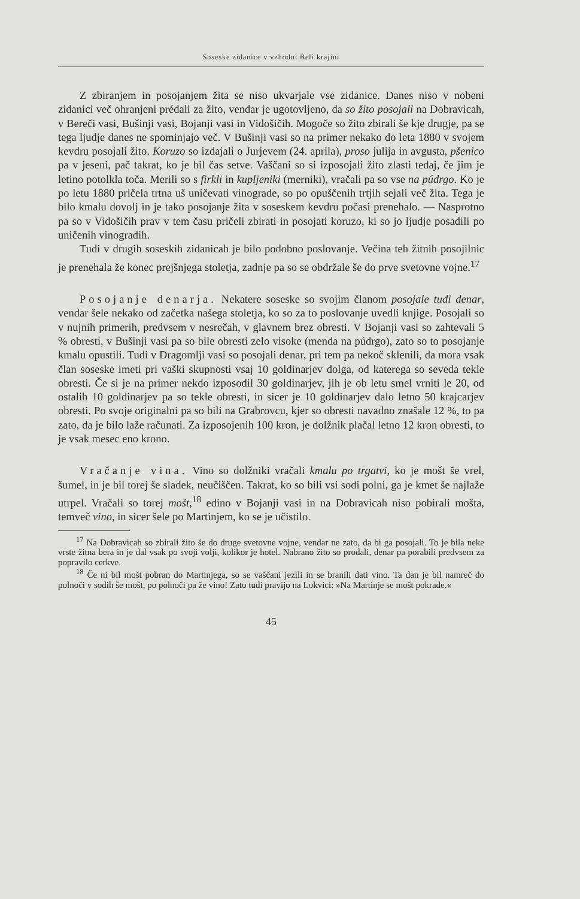Soseske zidanice v vzhodni Beli krajini
Z zbiranjem in posojanjem žita se niso ukvarjale vse zidanice. Danes niso v nobeni zidanici več ohranjeni prédali za žito, vendar je ugotovljeno, da so žito posojali na Dobravicah, v Bereči vasi, Bušinji vasi, Bojanji vasi in Vidošičih. Mogoče so žito zbirali še kje drugje, pa se tega ljudje danes ne spominjajo več. V Bušinji vasi so na primer nekako do leta 1880 v svojem kevdru posojali žito. Koruzo so izdajali o Jurjevem (24. aprila), proso julija in avgusta, pšenico pa v jeseni, pač takrat, ko je bil čas setve. Vaščani so si izposojali žito zlasti tedaj, če jim je letino potolkla toča. Merili so s firkli in kupljeniki (merniki), vračali pa so vse na púdrgo. Ko je po letu 1880 pričela trtna uš uničevati vinograde, so po opuščenih trtjih sejali več žita. Tega je bilo kmalu dovolj in je tako posojanje žita v soseskem kevdru počasi prenehalo. — Nasprotno pa so v Vidošičih prav v tem času pričeli zbirati in posojati koruzo, ki so jo ljudje posadili po uničenih vinogradih.
Tudi v drugih soseskih zidanicah je bilo podobno poslovanje. Večina teh žitnih posojilnic je prenehala že konec prejšnjega stoletja, zadnje pa so se obdržale še do prve svetovne vojne.<sup>17</sup>
Posojanje denarja. Nekatere soseske so svojim članom posojale tudi denar, vendar šele nekako od začetka našega stoletja, ko so za to poslovanje uvedli knjige. Posojali so v nujnih primerih, predvsem v nesrečah, v glavnem brez obresti. V Bojanji vasi so zahtevali 5 % obresti, v Bušinji vasi pa so bile obresti zelo visoke (menda na púdrgo), zato so to posojanje kmalu opustili. Tudi v Dragomlji vasi so posojali denar, pri tem pa nekoč sklenili, da mora vsak član soseske imeti pri vaški skupnosti vsaj 10 goldinarjev dolga, od katerega so seveda tekle obresti. Če si je na primer nekdo izposodil 30 goldinarjev, jih je ob letu smel vrniti le 20, od ostalih 10 goldinarjev pa so tekle obresti, in sicer je 10 goldinarjev dalo letno 50 krajcarjev obresti. Po svoje originalni pa so bili na Grabrovcu, kjer so obresti navadno znašale 12 %, to pa zato, da je bilo laže računati. Za izposojenih 100 kron, je dolžnik plačal letno 12 kron obresti, to je vsak mesec eno krono.
Vračanje vina. Vino so dolžniki vračali kmalu po trgatvi, ko je mošt še vrel, šumel, in je bil torej še sladek, neučiščen. Takrat, ko so bili vsi sodi polni, ga je kmet še najlaže utrpel. Vračali so torej mošt,<sup>18</sup> edino v Bojanji vasi in na Dobravicah niso pobirali mošta, temveč vino, in sicer šele po Martinjem, ko se je učistilo.
<sup>17</sup> Na Dobravicah so zbirali žito še do druge svetovne vojne, vendar ne zato, da bi ga posojali. To je bila neke vrste žitna bera in je dal vsak po svoji volji, kolikor je hotel. Nabrano žito so prodali, denar pa porabili predvsem za popravilo cerkve.
<sup>18</sup> Če ni bil mošt pobran do Martinjega, so se vaščani jezili in se branili dati vino. Ta dan je bil namreč do polnoči v sodih še mošt, po polnoči pa že vino! Zato tudi pravijo na Lokvici: »Na Martinje se mošt pokrade.«
45